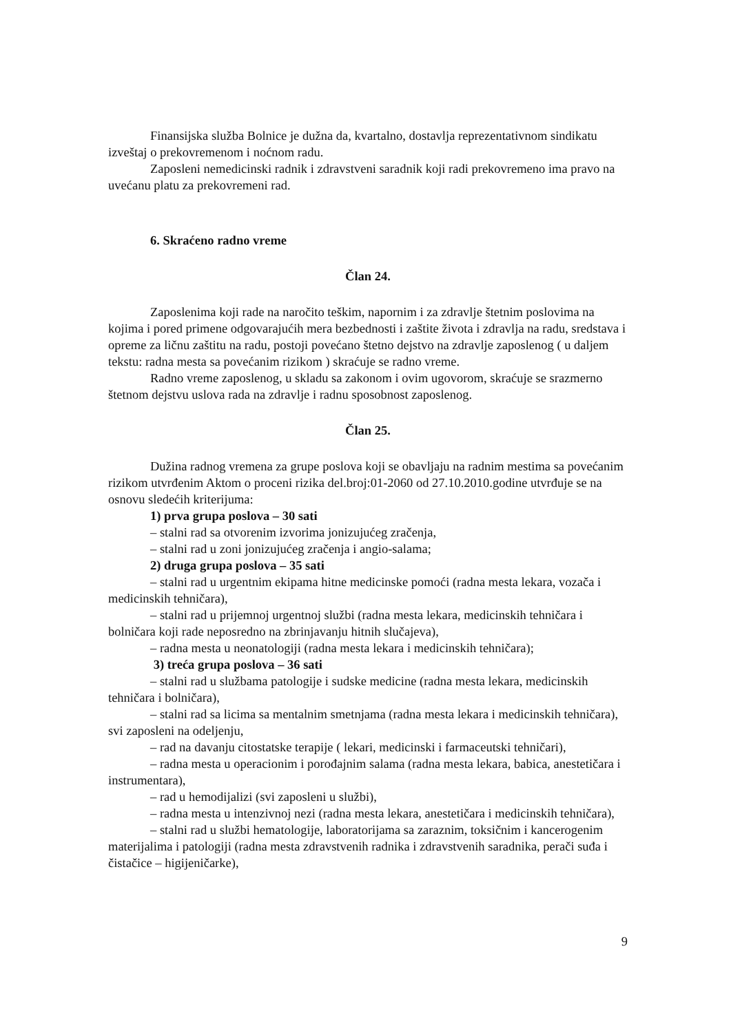Finansijska služba Bolnice je dužna da, kvartalno, dostavlja reprezentativnom sindikatu izveštaj o prekovremenom i noćnom radu.
Zaposleni nemedicinski radnik i zdravstveni saradnik koji radi prekovremeno ima pravo na uvećanu platu za prekovremeni rad.
6. Skraćeno radno vreme
Član 24.
Zaposlenima koji rade na naročito teškim, napornim i za zdravlje štetnim poslovima na kojima i pored primene odgovarajućih mera bezbednosti i zaštite života i zdravlja na radu, sredstava i opreme za ličnu zaštitu na radu, postoji povećano štetno dejstvo na zdravlje zaposlenog ( u daljem tekstu: radna mesta sa povećanim rizikom ) skraćuje se radno vreme.
Radno vreme zaposlenog, u skladu sa zakonom i ovim ugovorom, skraćuje se srazmerno štetnom dejstvu uslova rada na zdravlje i radnu sposobnost zaposlenog.
Član 25.
Dužina radnog vremena za grupe poslova koji se obavljaju na radnim mestima sa povećanim rizikom utvrđenim Aktom o proceni rizika del.broj:01-2060 od 27.10.2010.godine utvrđuje se na osnovu sledećih kriterijuma:
1) prva grupa poslova – 30 sati
– stalni rad sa otvorenim izvorima jonizujućeg zračenja,
– stalni rad u zoni jonizujućeg zračenja i angio-salama;
2) druga grupa poslova – 35 sati
– stalni rad u urgentnim ekipama hitne medicinske pomoći (radna mesta lekara, vozača i medicinskih tehničara),
– stalni rad u prijemnoj urgentnoj službi (radna mesta lekara, medicinskih tehničara i bolničara koji rade neposredno na zbrinjavanju hitnih slučajeva),
– radna mesta u neonatologiji (radna mesta lekara i medicinskih tehničara);
3) treća grupa poslova – 36 sati
– stalni rad u službama patologije i sudske medicine (radna mesta lekara, medicinskih tehničara i bolničara),
– stalni rad sa licima sa mentalnim smetnjama (radna mesta lekara i medicinskih tehničara), svi zaposleni na odeljenju,
– rad na davanju citostatske terapije ( lekari, medicinski i farmaceutski tehničari),
– radna mesta u operacionim i porođajnim salama (radna mesta lekara, babica, anestetičara i instrumentara),
– rad u hemodijalizi (svi zaposleni u službi),
– radna mesta u intenzivnoj nezi (radna mesta lekara, anestetičara i medicinskih tehničara),
– stalni rad u službi hematologije, laboratorijama sa zaraznim, toksičnim i kancerogenim materijalima i patologiji (radna mesta zdravstvenih radnika i zdravstvenih saradnika, perači suđa i čistačice – higijeničarke),
9